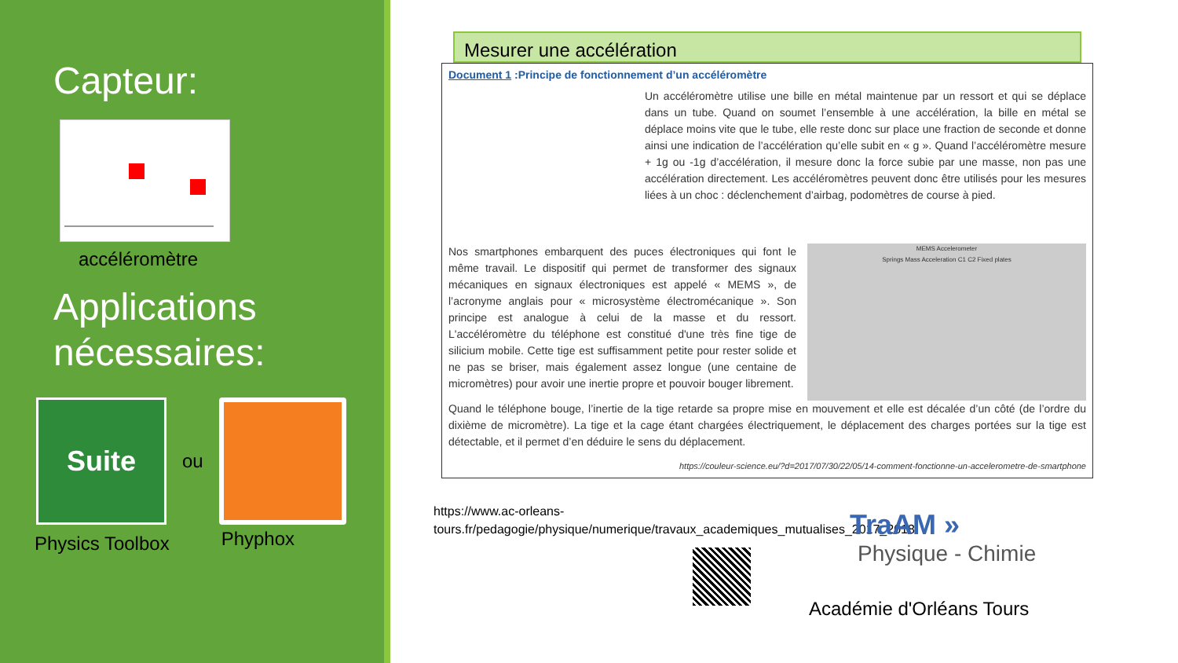Capteur:
accéléromètre
Applications
nécessaires:
Suite
ou
Physics Toolbox Phyphox
Mesurer une accélération
Document 1 :Principe de fonctionnement d’un accéléromètre
Un accéléromètre utilise une bille en métal maintenue par un ressort et qui se déplace dans un tube. Quand on soumet l’ensemble à une accélération, la bille en métal se déplace moins vite que le tube, elle reste donc sur place une fraction de seconde et donne ainsi une indication de l’accélération qu’elle subit en « g ». Quand l’accéléromètre mesure + 1g ou -1g d’accélération, il mesure donc la force subie par une masse, non pas une accélération directement. Les accéléromètres peuvent donc être utilisés pour les mesures liées à un choc : déclenchement d’airbag, podomètres de course à pied.
Nos smartphones embarquent des puces électroniques qui font le même travail. Le dispositif qui permet de transformer des signaux mécaniques en signaux électroniques est appelé « MEMS », de l’acronyme anglais pour « microsystème électromécanique ». Son principe est analogue à celui de la masse et du ressort. L'accéléromètre du téléphone est constitué d'une très fine tige de silicium mobile. Cette tige est suffisamment petite pour rester solide et ne pas se briser, mais également assez longue (une centaine de micromètres) pour avoir une inertie propre et pouvoir bouger librement.
MEMS Accelerometer
Springs Mass Acceleration C1 C2 Fixed plates
Quand le téléphone bouge, l’inertie de la tige retarde sa propre mise en mouvement et elle est décalée d’un côté (de l’ordre du dixième de micromètre). La tige et la cage étant chargées électriquement, le déplacement des charges portées sur la tige est détectable, et il permet d’en déduire le sens du déplacement.
https://couleur-science.eu/?d=2017/07/30/22/05/14-comment-fonctionne-un-accelerometre-de-smartphone
https://www.ac-orleans-tours.fr/pedagogie/physique/numerique/travaux_academiques_mutualises_2017_2018/
TraAM »
Physique - Chimie
Académie d'Orléans Tours